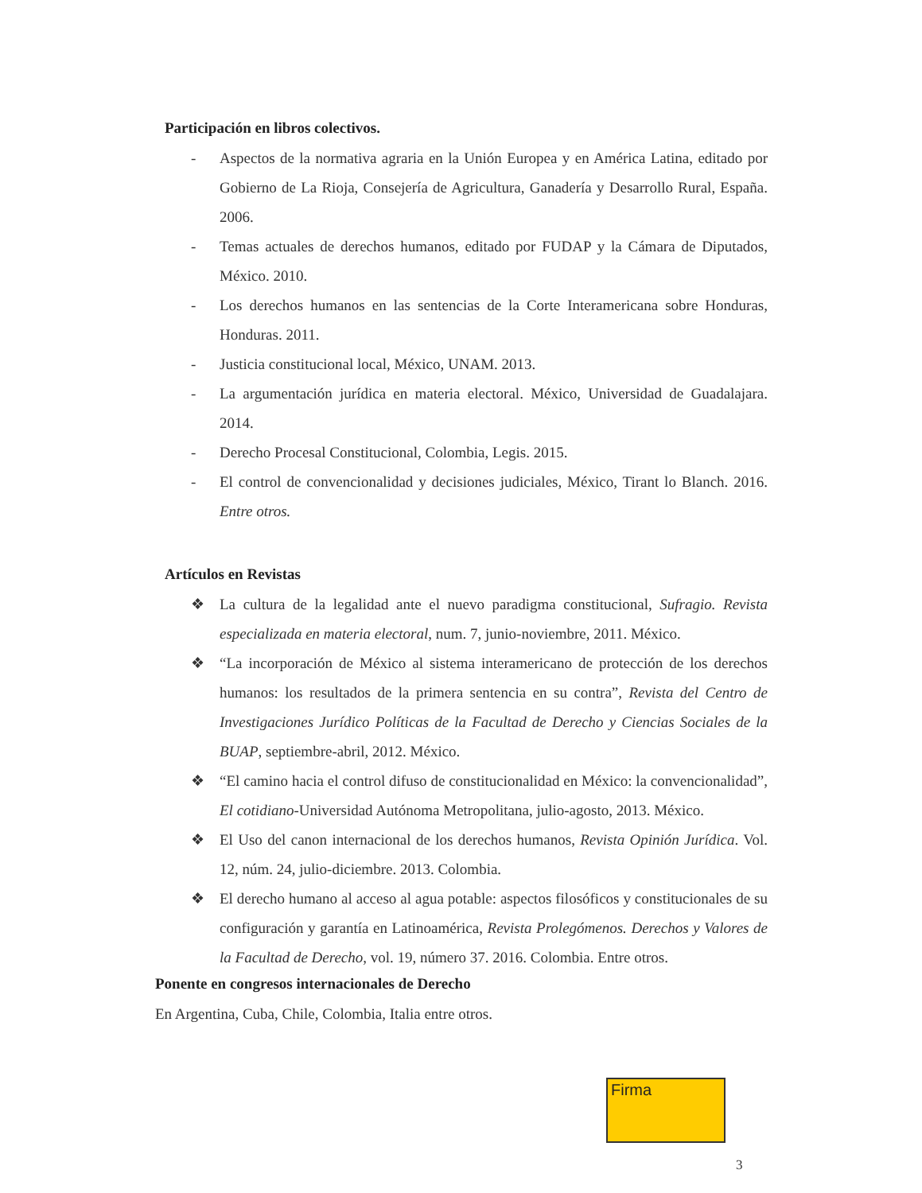Participación en libros colectivos.
- Aspectos de la normativa agraria en la Unión Europea y en América Latina, editado por Gobierno de La Rioja, Consejería de Agricultura, Ganadería y Desarrollo Rural, España. 2006.
- Temas actuales de derechos humanos, editado por FUDAP y la Cámara de Diputados, México. 2010.
- Los derechos humanos en las sentencias de la Corte Interamericana sobre Honduras, Honduras. 2011.
- Justicia constitucional local, México, UNAM. 2013.
- La argumentación jurídica en materia electoral. México, Universidad de Guadalajara. 2014.
- Derecho Procesal Constitucional, Colombia, Legis. 2015.
- El control de convencionalidad y decisiones judiciales, México, Tirant lo Blanch. 2016. Entre otros.
Artículos en Revistas
❖ La cultura de la legalidad ante el nuevo paradigma constitucional, Sufragio. Revista especializada en materia electoral, num. 7, junio-noviembre, 2011. México.
❖ “La incorporación de México al sistema interamericano de protección de los derechos humanos: los resultados de la primera sentencia en su contra”, Revista del Centro de Investigaciones Jurídico Políticas de la Facultad de Derecho y Ciencias Sociales de la BUAP, septiembre-abril, 2012. México.
❖ “El camino hacia el control difuso de constitucionalidad en México: la convencionalidad”, El cotidiano-Universidad Autónoma Metropolitana, julio-agosto, 2013. México.
❖ El Uso del canon internacional de los derechos humanos, Revista Opinión Jurídica. Vol. 12, núm. 24, julio-diciembre. 2013. Colombia.
❖ El derecho humano al acceso al agua potable: aspectos filosóficos y constitucionales de su configuración y garantía en Latinoamérica, Revista Prolegómenos. Derechos y Valores de la Facultad de Derecho, vol. 19, número 37. 2016. Colombia. Entre otros.
Ponente en congresos internacionales de Derecho
En Argentina, Cuba, Chile, Colombia, Italia entre otros.
Firma
3